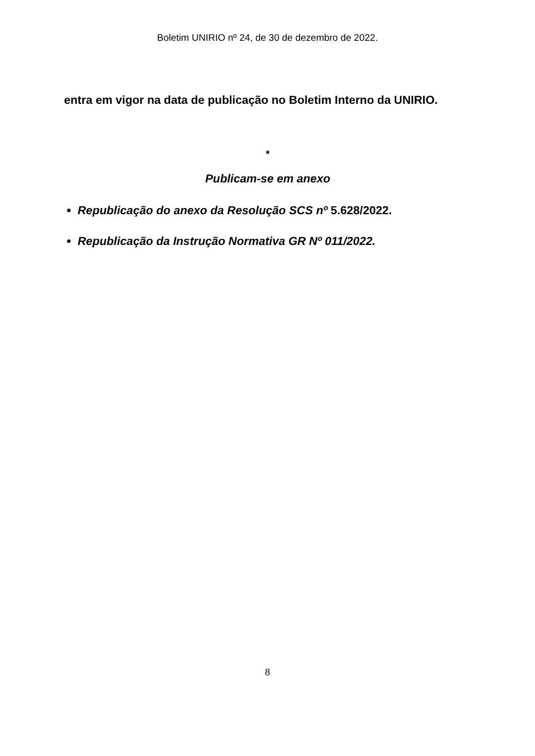Boletim UNIRIO nº 24, de 30 de dezembro de 2022.
entra em vigor na data de publicação no Boletim Interno da UNIRIO.
*
Publicam-se em anexo
Republicação do anexo da Resolução SCS nº 5.628/2022.
Republicação da Instrução Normativa GR Nº 011/2022.
8